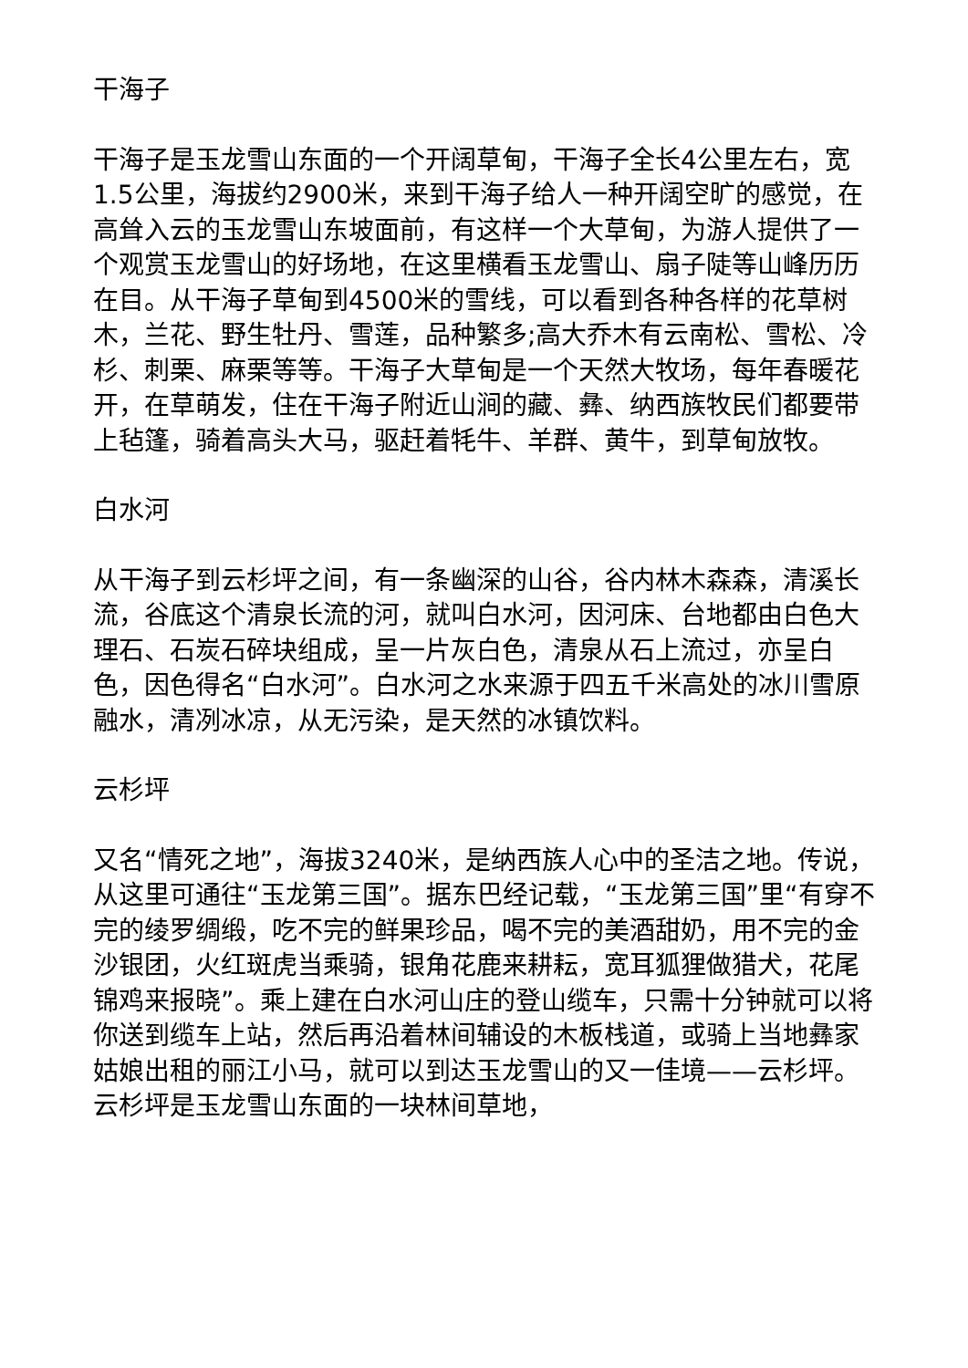干海子
干海子是玉龙雪山东面的一个开阔草甸，干海子全长4公里左右，宽1.5公里，海拔约2900米，来到干海子给人一种开阔空旷的感觉，在高耸入云的玉龙雪山东坡面前，有这样一个大草甸，为游人提供了一个观赏玉龙雪山的好场地，在这里横看玉龙雪山、扇子陡等山峰历历在目。从干海子草甸到4500米的雪线，可以看到各种各样的花草树木，兰花、野生牡丹、雪莲，品种繁多;高大乔木有云南松、雪松、冷杉、刺栗、麻栗等等。干海子大草甸是一个天然大牧场，每年春暖花开，在草萌发，住在干海子附近山涧的藏、彝、纳西族牧民们都要带上毡篷，骑着高头大马，驱赶着牦牛、羊群、黄牛，到草甸放牧。
白水河
从干海子到云杉坪之间，有一条幽深的山谷，谷内林木森森，清溪长流，谷底这个清泉长流的河，就叫白水河，因河床、台地都由白色大理石、石炭石碎块组成，呈一片灰白色，清泉从石上流过，亦呈白色，因色得名“白水河”。白水河之水来源于四五千米高处的冰川雪原融水，清冽冰凉，从无污染，是天然的冰镇饮料。
云杉坪
又名“情死之地”，海拔3240米，是纳西族人心中的圣洁之地。传说，从这里可通往“玉龙第三国”。据东巴经记载，“玉龙第三国”里“有穿不完的绫罗绸缎，吃不完的鲜果珍品，喝不完的美酒甜奶，用不完的金沙银团，火红斑虎当乘骑，银角花鹿来耕耘，宽耳狐狸做猎犬，花尾锦鸡来报晓”。乘上建在白水河山庄的登山缆车，只需十分钟就可以将你送到缆车上站，然后再沿着林间辅设的木板栈道，或骑上当地彝家姑娘出租的丽江小马，就可以到达玉龙雪山的又一佳境——云杉坪。云杉坪是玉龙雪山东面的一块林间草地，